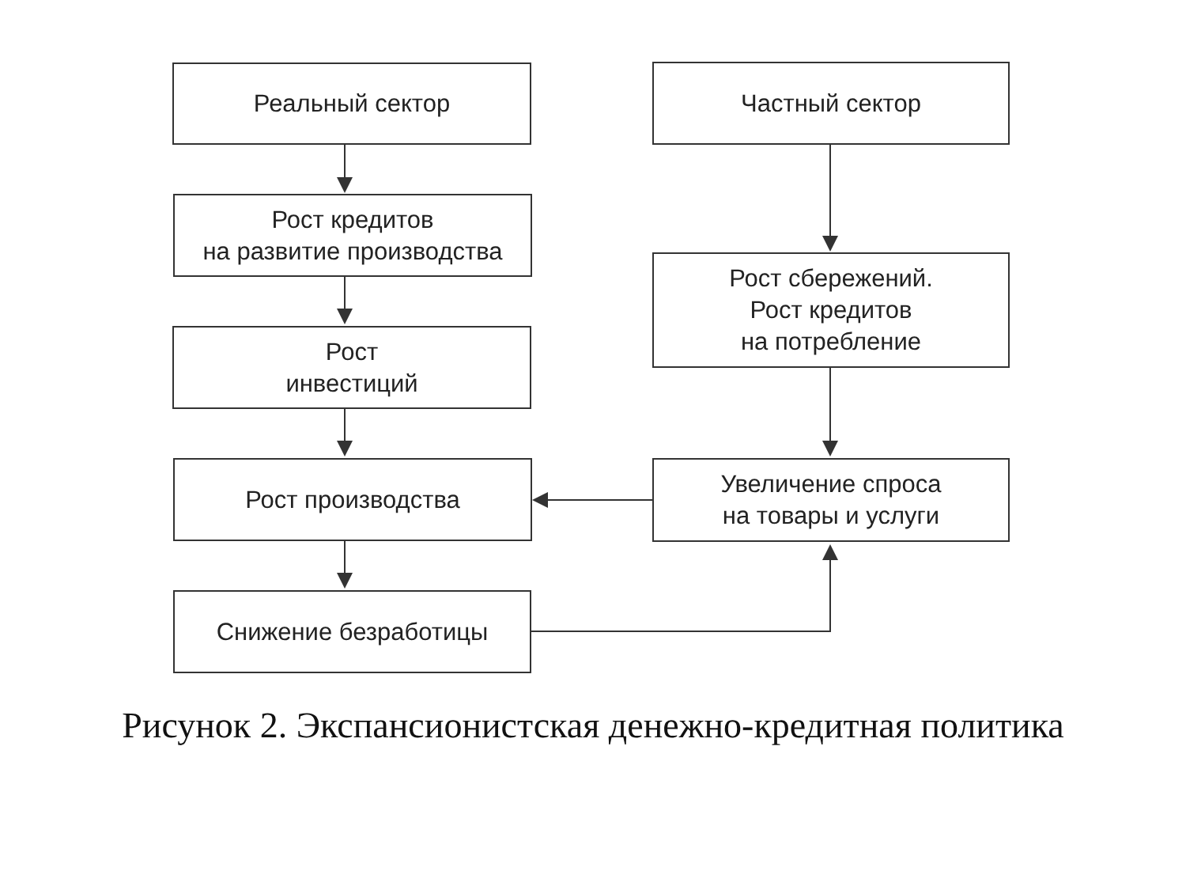Реальный сектор
Рост кредитов
на развитие производства
Рост
инвестиций
Рост производства
Снижение безработицы
Частный сектор
Рост сбережений.
Рост кредитов
на потребление
Увеличение спроса
на товары и услуги
Рисунок 2. Экспансионистская денежно-кредитная политика